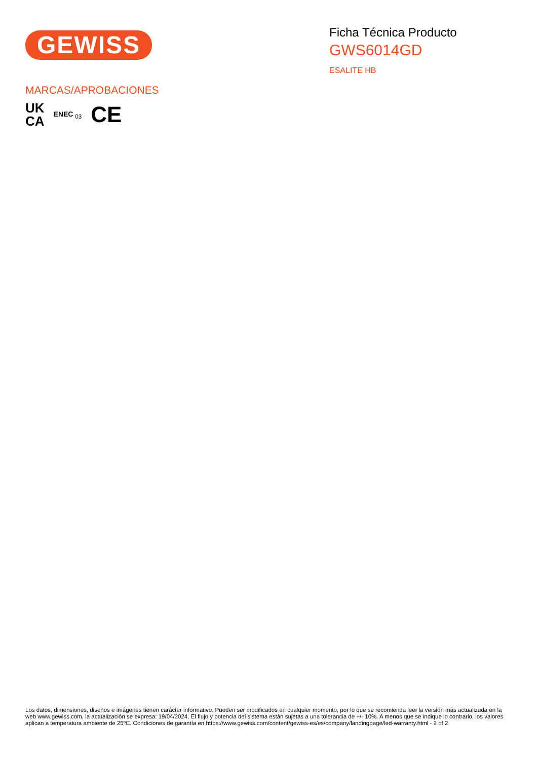GEWISS
Ficha Técnica Producto
GWS6014GD
ESALITE HB
MARCAS/APROBACIONES
UK
CA
ENEC <sub>03</sub>
CE
Los datos, dimensiones, diseños e imágenes tienen carácter informativo. Pueden ser modificados en cualquier momento, por lo que se recomienda leer la versión más actualizada en la web www.gewiss.com, la actualización se expresa: 19/04/2024. El flujo y potencia del sistema están sujetas a una tolerancia de +/- 10%. A menos que se indique lo contrario, los valores aplican a temperatura ambiente de 25ºC. Condiciones de garantía en https://www.gewiss.com/content/gewiss-es/es/company/landingpage/led-warranty.html - 2 of 2